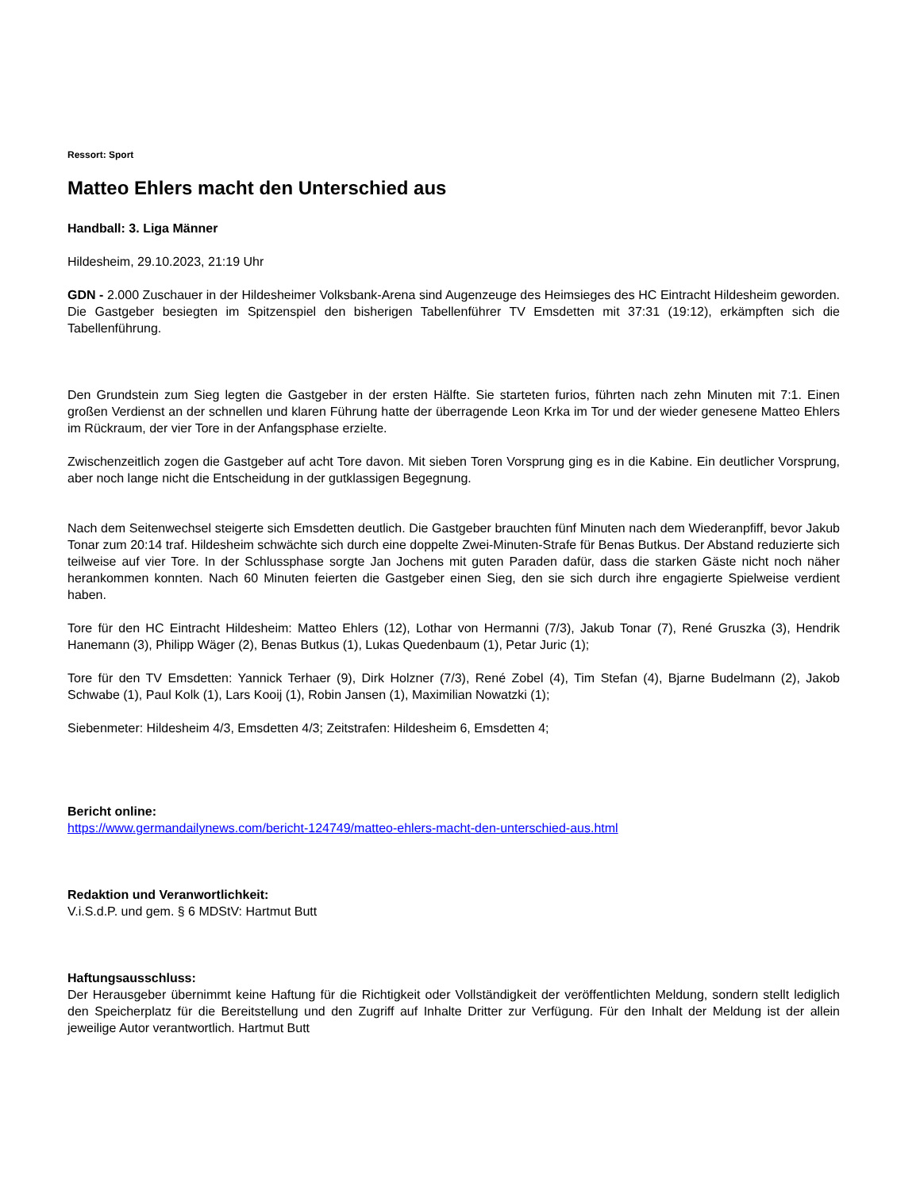Ressort: Sport
Matteo Ehlers macht den Unterschied aus
Handball: 3. Liga Männer
Hildesheim, 29.10.2023, 21:19 Uhr
GDN - 2.000 Zuschauer in der Hildesheimer Volksbank-Arena sind Augenzeuge des Heimsieges des HC Eintracht Hildesheim geworden. Die Gastgeber besiegten im Spitzenspiel den bisherigen Tabellenführer TV Emsdetten mit 37:31 (19:12), erkämpften sich die Tabellenführung.
Den Grundstein zum Sieg legten die Gastgeber in der ersten Hälfte. Sie starteten furios, führten nach zehn Minuten mit 7:1. Einen großen Verdienst an der schnellen und klaren Führung hatte der überragende Leon Krka im Tor und der wieder genesene Matteo Ehlers im Rückraum, der vier Tore in der Anfangsphase erzielte.
Zwischenzeitlich zogen die Gastgeber auf acht Tore davon. Mit sieben Toren Vorsprung ging es in die Kabine. Ein deutlicher Vorsprung, aber noch lange nicht die Entscheidung in der gutklassigen Begegnung.
Nach dem Seitenwechsel steigerte sich Emsdetten deutlich. Die Gastgeber brauchten fünf Minuten nach dem Wiederanpfiff, bevor Jakub Tonar zum 20:14 traf. Hildesheim schwächte sich durch eine doppelte Zwei-Minuten-Strafe für Benas Butkus. Der Abstand reduzierte sich teilweise auf vier Tore. In der Schlussphase sorgte Jan Jochens mit guten Paraden dafür, dass die starken Gäste nicht noch näher herankommen konnten. Nach 60 Minuten feierten die Gastgeber einen Sieg, den sie sich durch ihre engagierte Spielweise verdient haben.
Tore für den HC Eintracht Hildesheim: Matteo Ehlers (12), Lothar von Hermanni (7/3), Jakub Tonar (7), René Gruszka (3), Hendrik Hanemann (3), Philipp Wäger (2), Benas Butkus (1), Lukas Quedenbaum (1), Petar Juric (1);
Tore für den TV Emsdetten: Yannick Terhaer (9), Dirk Holzner (7/3), René Zobel (4), Tim Stefan (4), Bjarne Budelmann (2), Jakob Schwabe (1), Paul Kolk (1), Lars Kooij (1), Robin Jansen (1), Maximilian Nowatzki (1);
Siebenmeter: Hildesheim 4/3, Emsdetten 4/3; Zeitstrafen: Hildesheim 6, Emsdetten 4;
Bericht online:
https://www.germandailynews.com/bericht-124749/matteo-ehlers-macht-den-unterschied-aus.html
Redaktion und Veranwortlichkeit:
V.i.S.d.P. und gem. § 6 MDStV: Hartmut Butt
Haftungsausschluss:
Der Herausgeber übernimmt keine Haftung für die Richtigkeit oder Vollständigkeit der veröffentlichten Meldung, sondern stellt lediglich den Speicherplatz für die Bereitstellung und den Zugriff auf Inhalte Dritter zur Verfügung. Für den Inhalt der Meldung ist der allein jeweilige Autor verantwortlich. Hartmut Butt